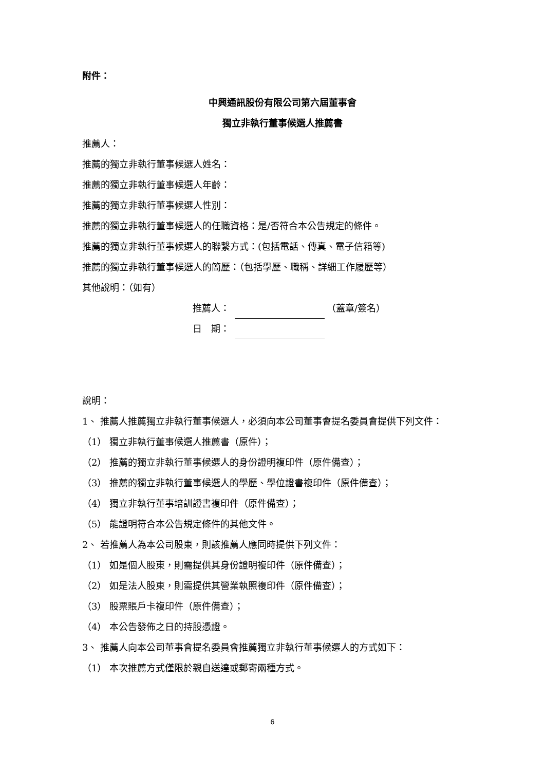附件：
中興通訊股份有限公司第六屆董事會
獨立非執行董事候選人推薦書
推薦人：
推薦的獨立非執行董事候選人姓名：
推薦的獨立非執行董事候選人年齡：
推薦的獨立非執行董事候選人性別：
推薦的獨立非執行董事候選人的任職資格：是/否符合本公告規定的條件。
推薦的獨立非執行董事候選人的聯繫方式：(包括電話、傳真、電子信箱等)
推薦的獨立非執行董事候選人的簡歷：（包括學歷、職稱、詳細工作履歷等）
其他說明：（如有）
推薦人： （蓋章/簽名）
日　期：
說明：
1、 推薦人推薦獨立非執行董事候選人，必須向本公司董事會提名委員會提供下列文件：
（1） 獨立非執行董事候選人推薦書（原件）；
（2） 推薦的獨立非執行董事候選人的身份證明複印件（原件備查）；
（3） 推薦的獨立非執行董事候選人的學歷、學位證書複印件（原件備查）；
（4） 獨立非執行董事培訓證書複印件（原件備查）；
（5） 能證明符合本公告規定條件的其他文件。
2、 若推薦人為本公司股東，則該推薦人應同時提供下列文件：
（1） 如是個人股東，則需提供其身份證明複印件（原件備查）；
（2） 如是法人股東，則需提供其營業執照複印件（原件備查）；
（3） 股票賬戶卡複印件（原件備查）；
（4） 本公告發佈之日的持股憑證。
3、 推薦人向本公司董事會提名委員會推薦獨立非執行董事候選人的方式如下：
（1） 本次推薦方式僅限於親自送達或郵寄兩種方式。
6